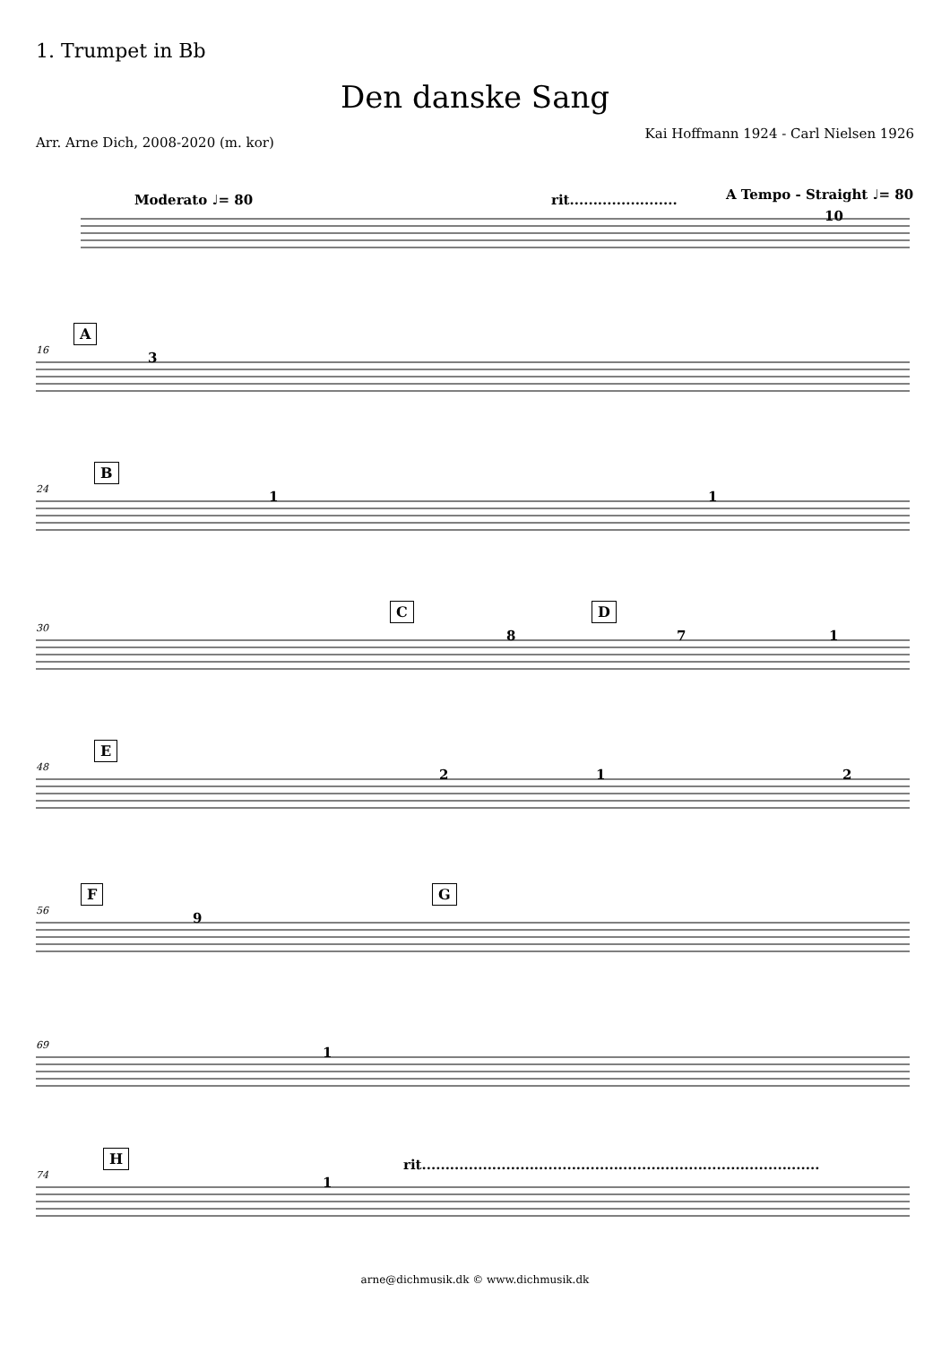1. Trumpet in Bb
Den danske Sang
Arr. Arne Dich, 2008-2020 (m. kor)
Kai Hoffmann 1924 - Carl Nielsen 1926
Moderato ♩= 80 rit....................... A Tempo - Straight ♩= 80
10
16
A
3
24
B
1 1
30
C D
8 7 1
48
E
2 1 2
56
F G
9
69 1
74
H rit.....................................................................................
1
arne@dichmusik.dk © www.dichmusik.dk